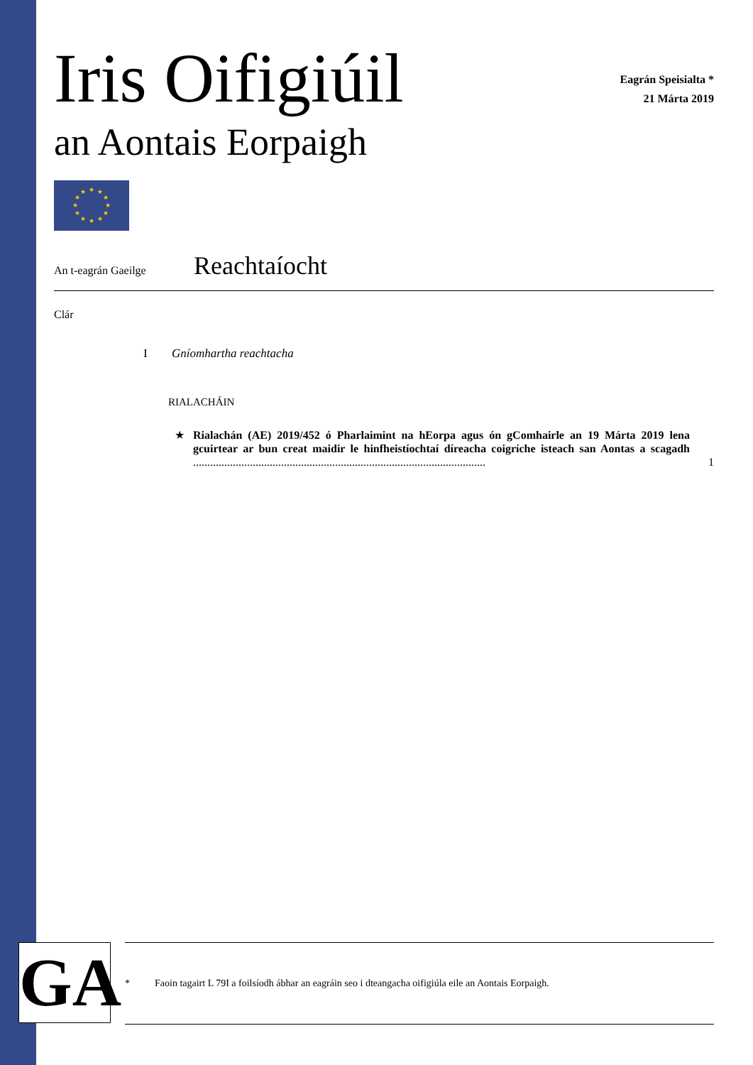Iris Oifigiúil
an Aontais Eorpaigh
Eagrán Speisialta *
21 Márta 2019
★
★
★
★
★
★
★
★
★
★
★
★
An t-eagrán Gaeilge
Reachtaíocht
Clár
I Gníomhartha reachtacha
RIALACHÁIN
★ Rialachán (AE) 2019/452 ó Pharlaimint na hEorpa agus ón gComhairle an 19 Márta 2019 lena gcuirtear ar bun creat maidir le hinfheistíochtaí díreacha coigríche isteach san Aontas a scagadh .......................................................................................................
1
GA
* Faoin tagairt L 79I a foilsíodh ábhar an eagráin seo i dteangacha oifigiúla eile an Aontais Eorpaigh.